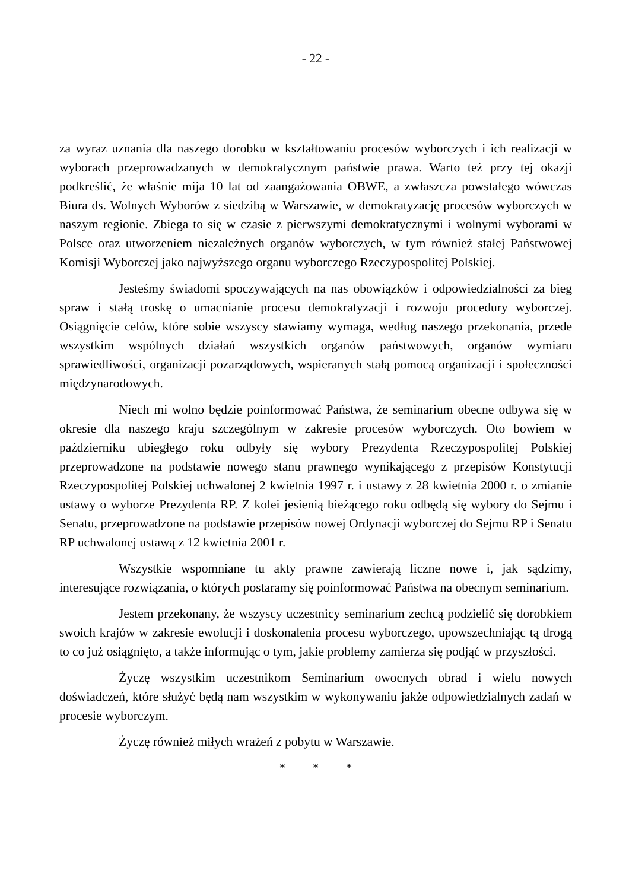- 22 -
za wyraz uznania dla naszego dorobku w kształtowaniu procesów wyborczych i ich realizacji w wyborach przeprowadzanych w demokratycznym państwie prawa. Warto też przy tej okazji podkreślić, że właśnie mija 10 lat od zaangażowania OBWE, a zwłaszcza powstałego wówczas Biura ds. Wolnych Wyborów z siedzibą w Warszawie, w demokratyzację procesów wyborczych w naszym regionie. Zbiega to się w czasie z pierwszymi demokratycznymi i wolnymi wyborami w Polsce oraz utworzeniem niezależnych organów wyborczych, w tym również stałej Państwowej Komisji Wyborczej jako najwyższego organu wyborczego Rzeczypospolitej Polskiej.
Jesteśmy świadomi spoczywających na nas obowiązków i odpowiedzialności za bieg spraw i stałą troskę o umacnianie procesu demokratyzacji i rozwoju procedury wyborczej. Osiągnięcie celów, które sobie wszyscy stawiamy wymaga, według naszego przekonania, przede wszystkim wspólnych działań wszystkich organów państwowych, organów wymiaru sprawiedliwości, organizacji pozarządowych, wspieranych stałą pomocą organizacji i społeczności międzynarodowych.
Niech mi wolno będzie poinformować Państwa, że seminarium obecne odbywa się w okresie dla naszego kraju szczególnym w zakresie procesów wyborczych. Oto bowiem w październiku ubiegłego roku odbyły się wybory Prezydenta Rzeczypospolitej Polskiej przeprowadzone na podstawie nowego stanu prawnego wynikającego z przepisów Konstytucji Rzeczypospolitej Polskiej uchwalonej 2 kwietnia 1997 r. i ustawy z 28 kwietnia 2000 r. o zmianie ustawy o wyborze Prezydenta RP. Z kolei jesienią bieżącego roku odbędą się wybory do Sejmu i Senatu, przeprowadzone na podstawie przepisów nowej Ordynacji wyborczej do Sejmu RP i Senatu RP uchwalonej ustawą z 12 kwietnia 2001 r.
Wszystkie wspomniane tu akty prawne zawierają liczne nowe i, jak sądzimy, interesujące rozwiązania, o których postaramy się poinformować Państwa na obecnym seminarium.
Jestem przekonany, że wszyscy uczestnicy seminarium zechcą podzielić się dorobkiem swoich krajów w zakresie ewolucji i doskonalenia procesu wyborczego, upowszechniając tą drogą to co już osiągnięto, a także informując o tym, jakie problemy zamierza się podjąć w przyszłości.
Życzę wszystkim uczestnikom Seminarium owocnych obrad i wielu nowych doświadczeń, które służyć będą nam wszystkim w wykonywaniu jakże odpowiedzialnych zadań w procesie wyborczym.
Życzę również miłych wrażeń z pobytu w Warszawie.
* * *